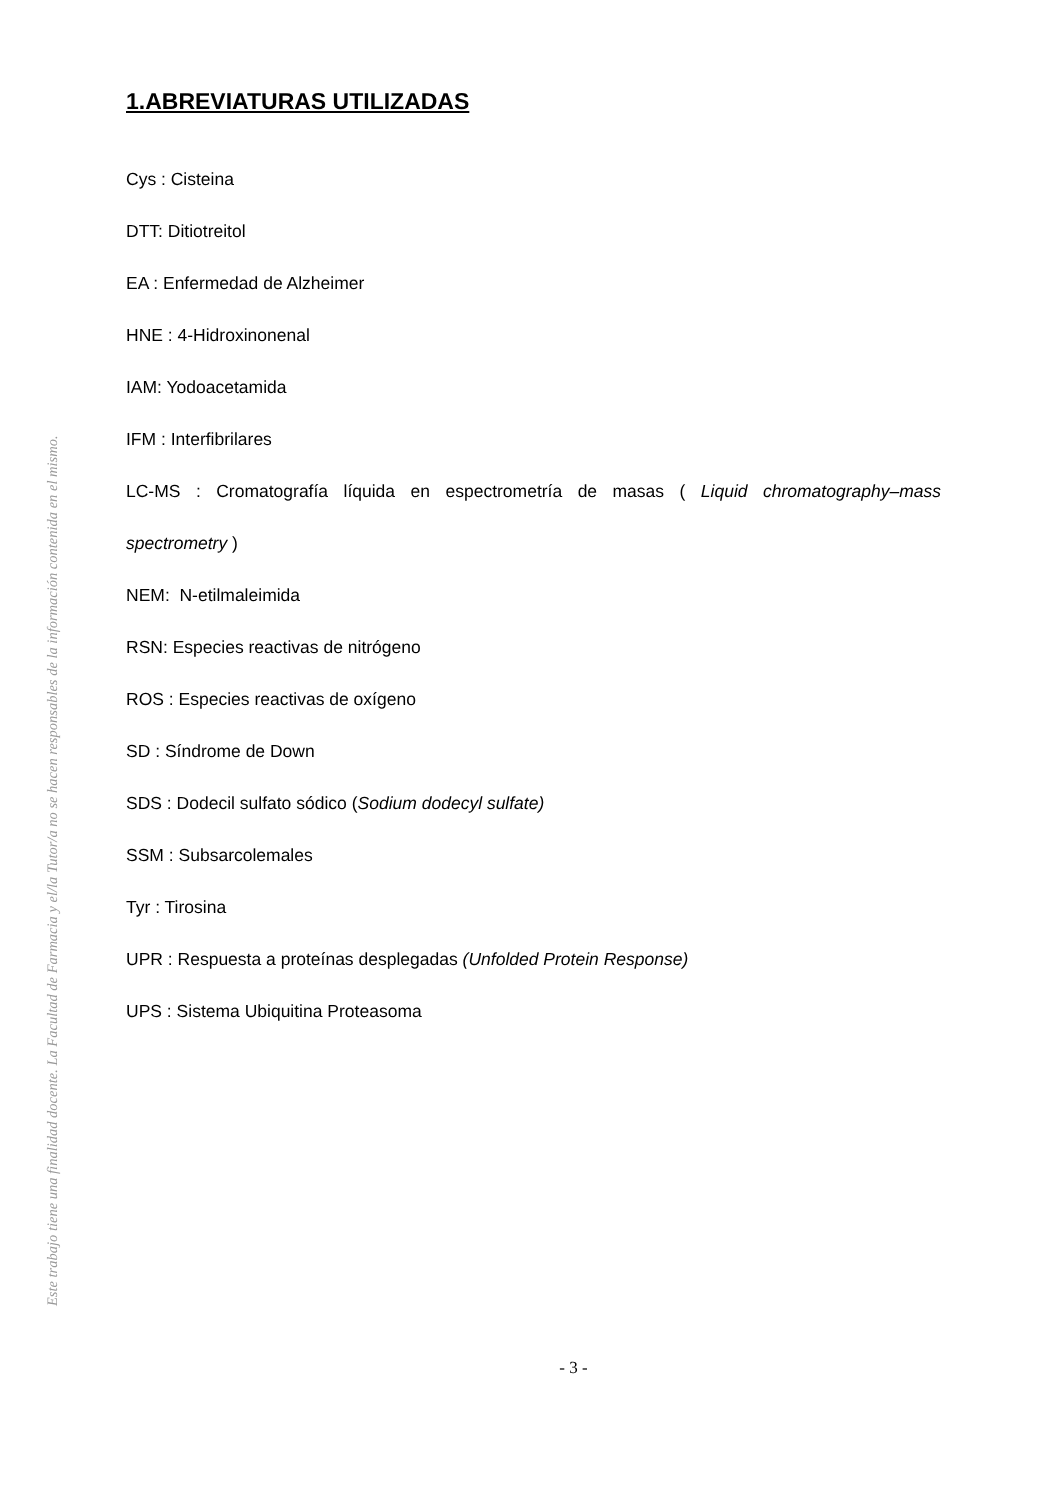Este trabajo tiene una finalidad docente. La Facultad de Farmacia y el/la Tutor/a no se hacen responsables de la información contenida en el mismo.
1.ABREVIATURAS UTILIZADAS
Cys : Cisteina
DTT: Ditiotreitol
EA : Enfermedad de Alzheimer
HNE : 4-Hidroxinonenal
IAM: Yodoacetamida
IFM : Interfibrilares
LC-MS : Cromatografía líquida en espectrometría de masas ( Liquid chromatography–mass spectrometry )
NEM: N-etilmaleimida
RSN: Especies reactivas de nitrógeno
ROS : Especies reactivas de oxígeno
SD : Síndrome de Down
SDS : Dodecil sulfato sódico (Sodium dodecyl sulfate)
SSM : Subsarcolemales
Tyr : Tirosina
UPR : Respuesta a proteínas desplegadas (Unfolded Protein Response)
UPS : Sistema Ubiquitina Proteasoma
- 3 -